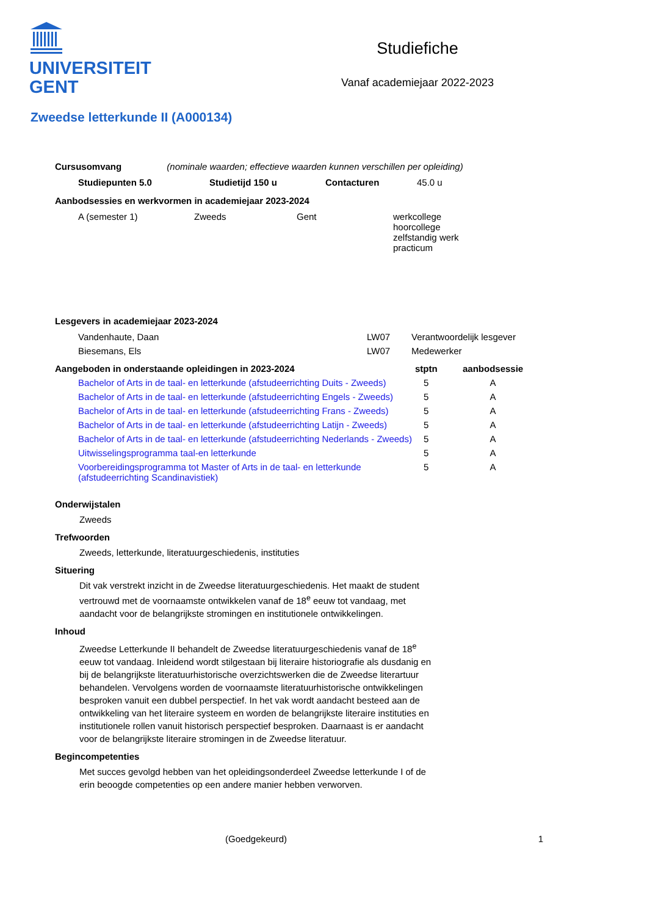UNIVERSITEIT
GENT
Studiefiche
Vanaf academiejaar 2022-2023
Zweedse letterkunde II (A000134)
Cursusomvang (nominale waarden; effectieve waarden kunnen verschillen per opleiding)
| Studiepunten 5.0 | Studietijd 150 u | Contacturen | 45.0 u |
Aanbodsessies en werkvormen in academiejaar 2023-2024
| A (semester 1) | Zweeds | Gent | werkcollege hoorcollege zelfstandig werk practicum |
Lesgevers in academiejaar 2023-2024
| Vandenhaute, Daan | LW07 | Verantwoordelijk lesgever |
| Biesemans, Els | LW07 | Medewerker |
| Aangeboden in onderstaande opleidingen in 2023-2024 | stptn | aanbodsessie |
| --- | --- | --- |
| Bachelor of Arts in de taal- en letterkunde (afstudeerrichting Duits - Zweeds) | 5 | A |
| Bachelor of Arts in de taal- en letterkunde (afstudeerrichting Engels - Zweeds) | 5 | A |
| Bachelor of Arts in de taal- en letterkunde (afstudeerrichting Frans - Zweeds) | 5 | A |
| Bachelor of Arts in de taal- en letterkunde (afstudeerrichting Latijn - Zweeds) | 5 | A |
| Bachelor of Arts in de taal- en letterkunde (afstudeerrichting Nederlands - Zweeds) | 5 | A |
| Uitwisselingsprogramma taal-en letterkunde | 5 | A |
| Voorbereidingsprogramma tot Master of Arts in de taal- en letterkunde (afstudeerrichting Scandinavistiek) | 5 | A |
Onderwijstalen
Zweeds
Trefwoorden
Zweeds, letterkunde, literatuurgeschiedenis, instituties
Situering
Dit vak verstrekt inzicht in de Zweedse literatuurgeschiedenis. Het maakt de student vertrouwd met de voornaamste ontwikkelen vanaf de 18<sup>e</sup> eeuw tot vandaag, met aandacht voor de belangrijkste stromingen en institutionele ontwikkelingen.
Inhoud
Zweedse Letterkunde II behandelt de Zweedse literatuurgeschiedenis vanaf de 18<sup>e</sup> eeuw tot vandaag. Inleidend wordt stilgestaan bij literaire historiografie als dusdanig en bij de belangrijkste literatuurhistorische overzichtswerken die de Zweedse literartuur behandelen. Vervolgens worden de voornaamste literatuurhistorische ontwikkelingen besproken vanuit een dubbel perspectief. In het vak wordt aandacht besteed aan de ontwikkeling van het literaire systeem en worden de belangrijkste literaire instituties en institutionele rollen vanuit historisch perspectief besproken. Daarnaast is er aandacht voor de belangrijkste literaire stromingen in de Zweedse literatuur.
Begincompetenties
Met succes gevolgd hebben van het opleidingsonderdeel Zweedse letterkunde I of de erin beoogde competenties op een andere manier hebben verworven.
(Goedgekeurd) 1